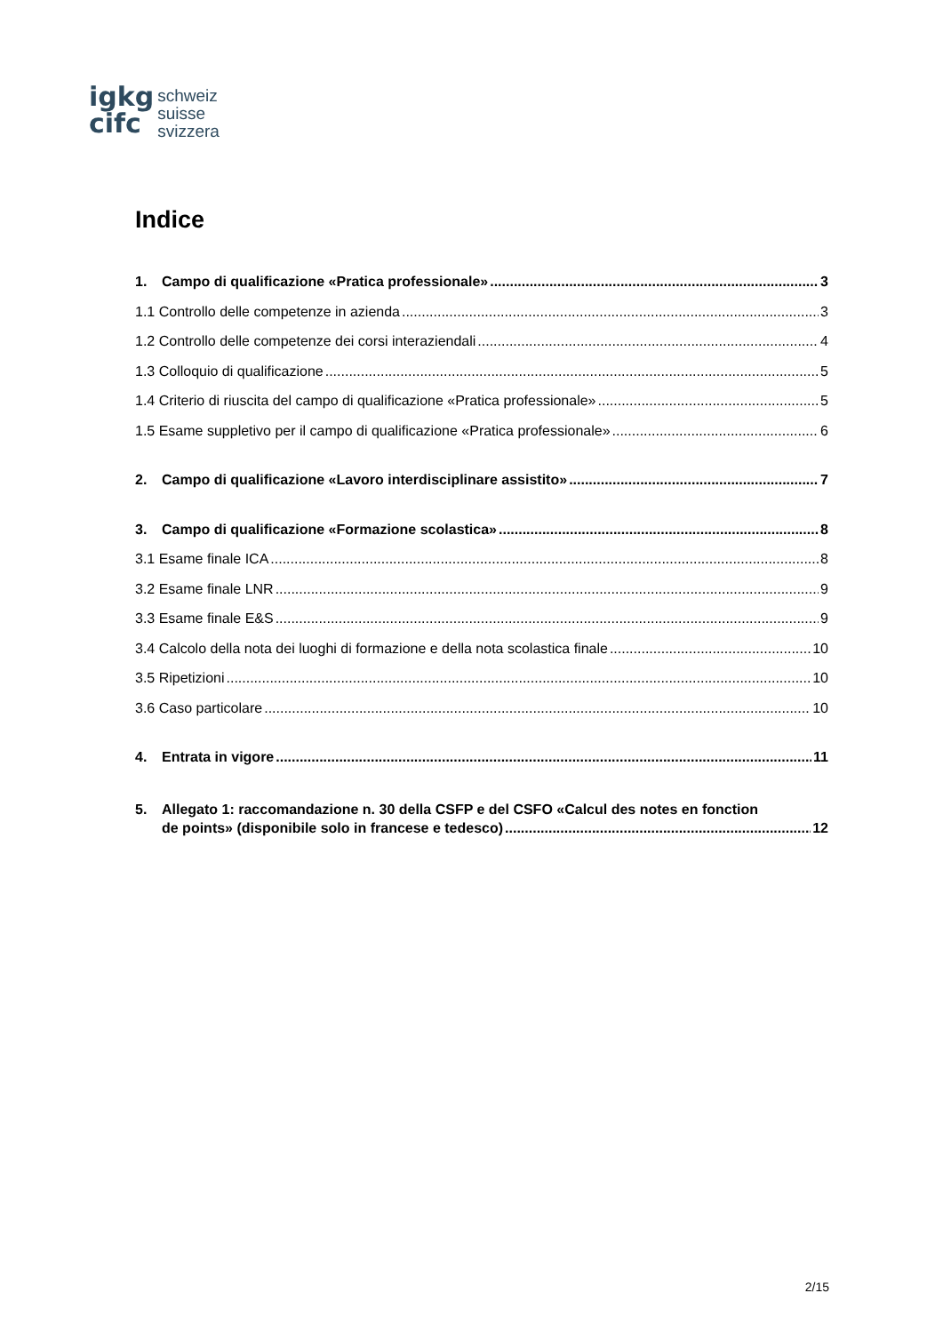igkg
cifc
schweiz
suisse
svizzera
Indice
1. Campo di qualificazione «Pratica professionale» 3
1.1 Controllo delle competenze in azienda 3
1.2 Controllo delle competenze dei corsi interaziendali 4
1.3 Colloquio di qualificazione 5
1.4 Criterio di riuscita del campo di qualificazione «Pratica professionale» 5
1.5 Esame suppletivo per il campo di qualificazione «Pratica professionale» 6
2. Campo di qualificazione «Lavoro interdisciplinare assistito» 7
3. Campo di qualificazione «Formazione scolastica» 8
3.1 Esame finale ICA 8
3.2 Esame finale LNR 9
3.3 Esame finale E&S 9
3.4 Calcolo della nota dei luoghi di formazione e della nota scolastica finale 10
3.5 Ripetizioni 10
3.6 Caso particolare 10
4. Entrata in vigore 11
5. Allegato 1: raccomandazione n. 30 della CSFP e del CSFO «Calcul des notes en fonction
de points» (disponibile solo in francese e tedesco) 12
2/15